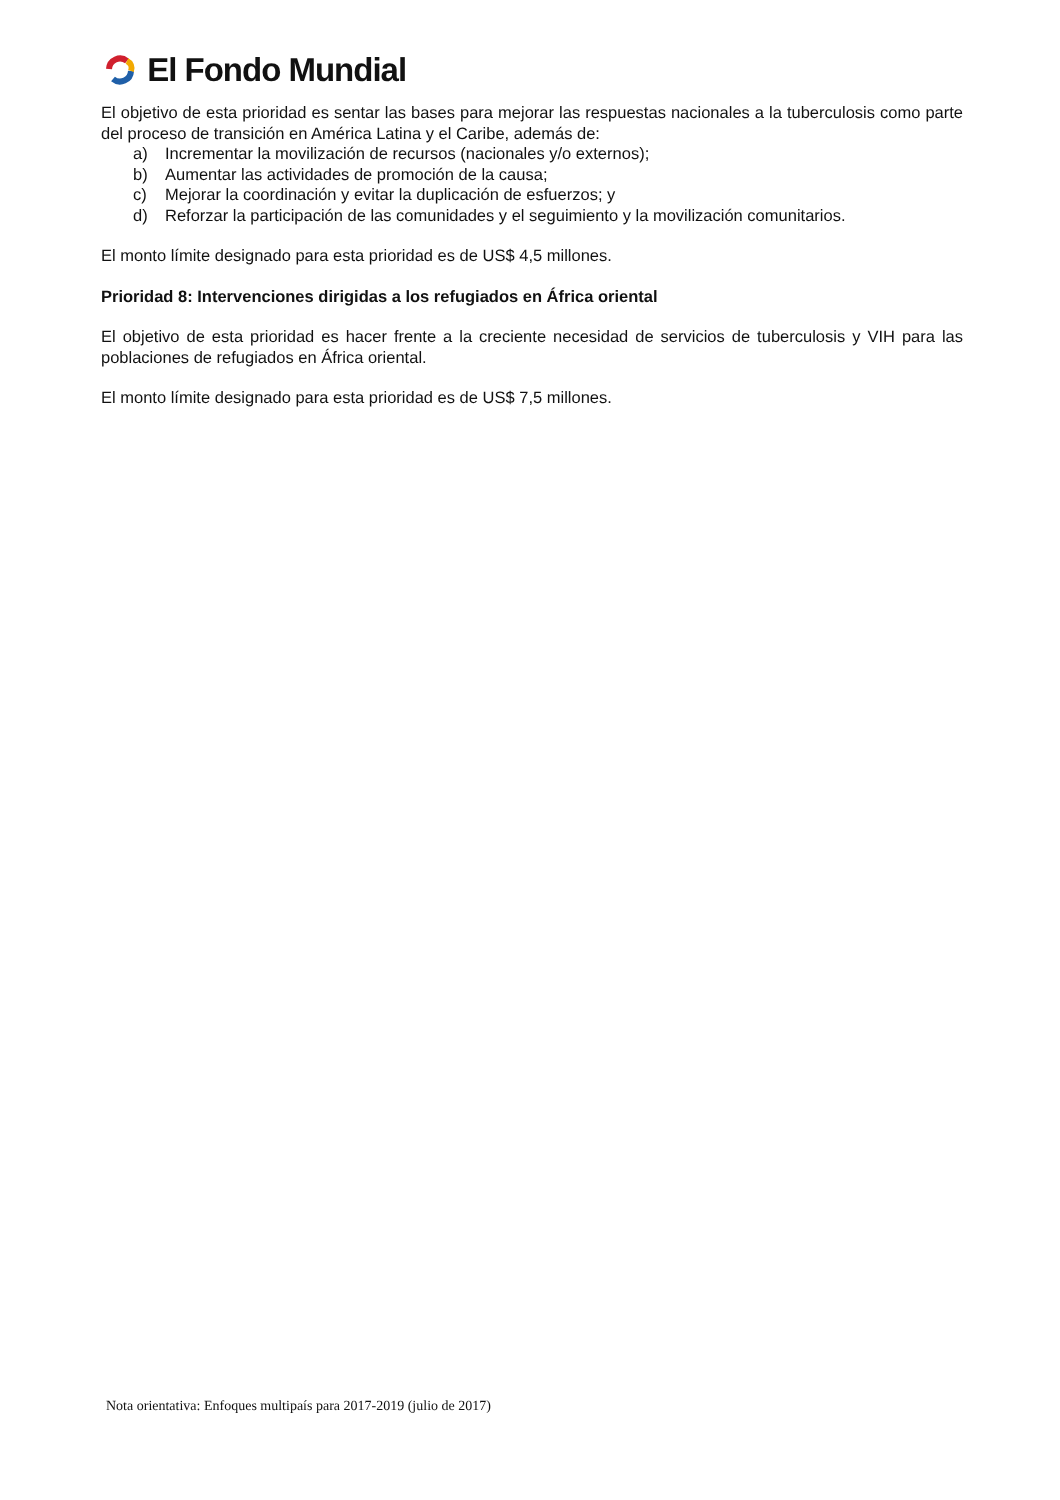El Fondo Mundial
El objetivo de esta prioridad es sentar las bases para mejorar las respuestas nacionales a la tuberculosis como parte del proceso de transición en América Latina y el Caribe, además de:
a) Incrementar la movilización de recursos (nacionales y/o externos);
b) Aumentar las actividades de promoción de la causa;
c) Mejorar la coordinación y evitar la duplicación de esfuerzos; y
d) Reforzar la participación de las comunidades y el seguimiento y la movilización comunitarios.
El monto límite designado para esta prioridad es de US$ 4,5 millones.
Prioridad 8: Intervenciones dirigidas a los refugiados en África oriental
El objetivo de esta prioridad es hacer frente a la creciente necesidad de servicios de tuberculosis y VIH para las poblaciones de refugiados en África oriental.
El monto límite designado para esta prioridad es de US$ 7,5 millones.
Nota orientativa: Enfoques multipaís para 2017-2019 (julio de 2017)